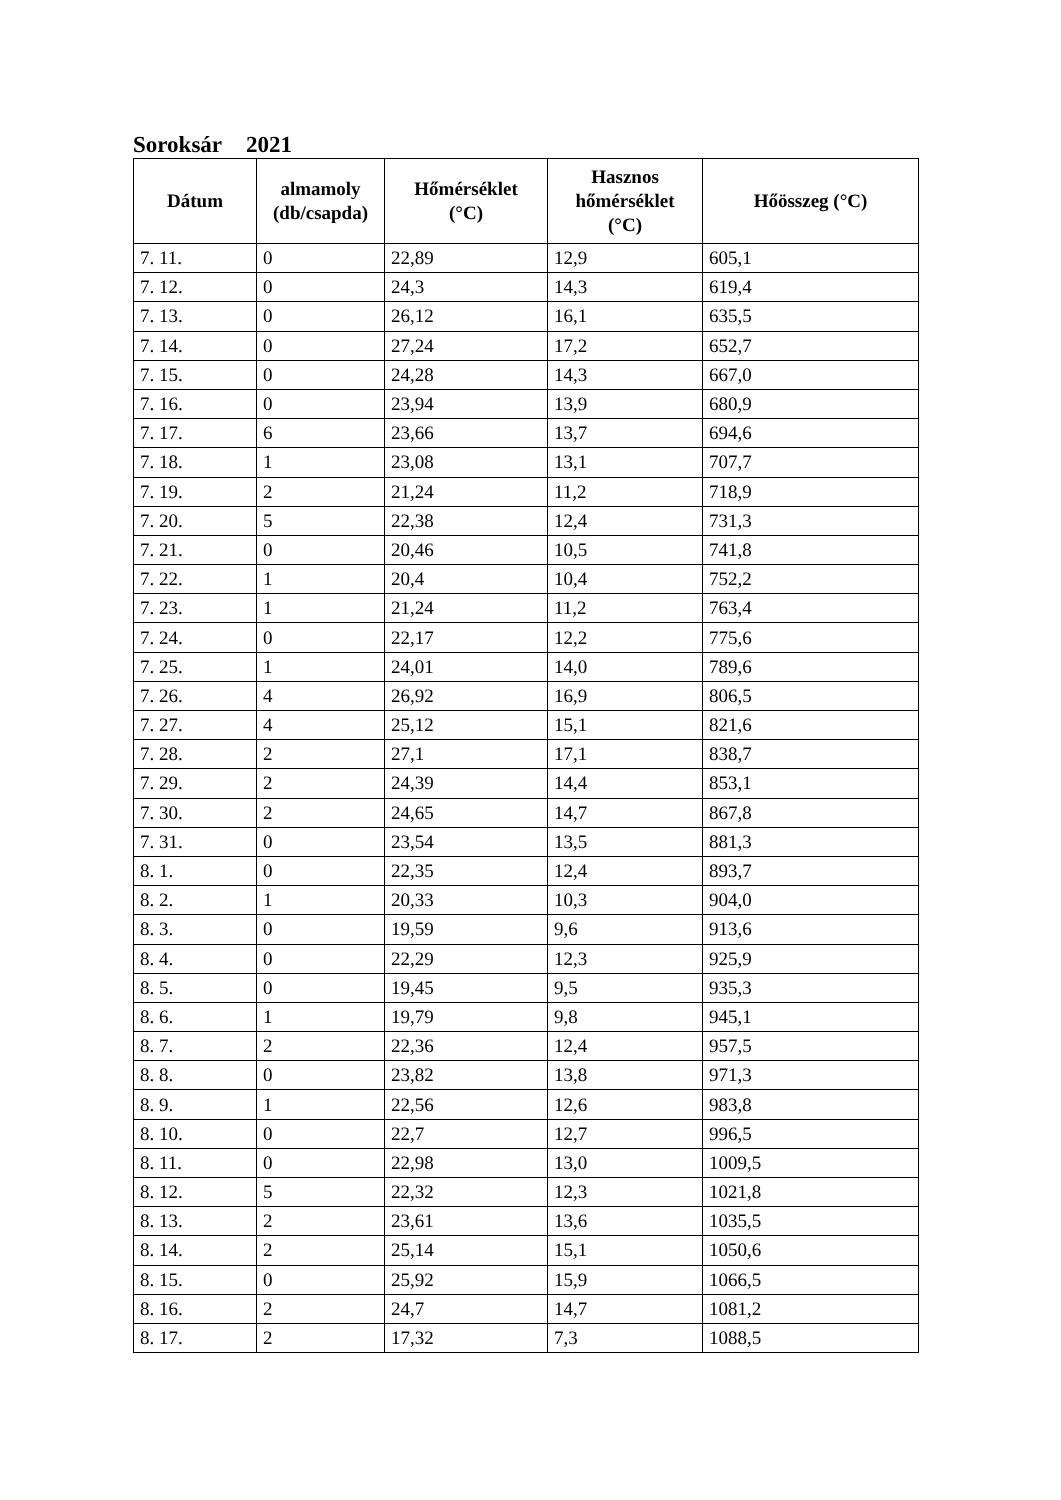Soroksár 2021
| Dátum | almamoly (db/csapda) | Hőmérséklet (°C) | Hasznos hőmérséklet (°C) | Hőösszeg (°C) |
| --- | --- | --- | --- | --- |
| 7. 11. | 0 | 22,89 | 12,9 | 605,1 |
| 7. 12. | 0 | 24,3 | 14,3 | 619,4 |
| 7. 13. | 0 | 26,12 | 16,1 | 635,5 |
| 7. 14. | 0 | 27,24 | 17,2 | 652,7 |
| 7. 15. | 0 | 24,28 | 14,3 | 667,0 |
| 7. 16. | 0 | 23,94 | 13,9 | 680,9 |
| 7. 17. | 6 | 23,66 | 13,7 | 694,6 |
| 7. 18. | 1 | 23,08 | 13,1 | 707,7 |
| 7. 19. | 2 | 21,24 | 11,2 | 718,9 |
| 7. 20. | 5 | 22,38 | 12,4 | 731,3 |
| 7. 21. | 0 | 20,46 | 10,5 | 741,8 |
| 7. 22. | 1 | 20,4 | 10,4 | 752,2 |
| 7. 23. | 1 | 21,24 | 11,2 | 763,4 |
| 7. 24. | 0 | 22,17 | 12,2 | 775,6 |
| 7. 25. | 1 | 24,01 | 14,0 | 789,6 |
| 7. 26. | 4 | 26,92 | 16,9 | 806,5 |
| 7. 27. | 4 | 25,12 | 15,1 | 821,6 |
| 7. 28. | 2 | 27,1 | 17,1 | 838,7 |
| 7. 29. | 2 | 24,39 | 14,4 | 853,1 |
| 7. 30. | 2 | 24,65 | 14,7 | 867,8 |
| 7. 31. | 0 | 23,54 | 13,5 | 881,3 |
| 8. 1. | 0 | 22,35 | 12,4 | 893,7 |
| 8. 2. | 1 | 20,33 | 10,3 | 904,0 |
| 8. 3. | 0 | 19,59 | 9,6 | 913,6 |
| 8. 4. | 0 | 22,29 | 12,3 | 925,9 |
| 8. 5. | 0 | 19,45 | 9,5 | 935,3 |
| 8. 6. | 1 | 19,79 | 9,8 | 945,1 |
| 8. 7. | 2 | 22,36 | 12,4 | 957,5 |
| 8. 8. | 0 | 23,82 | 13,8 | 971,3 |
| 8. 9. | 1 | 22,56 | 12,6 | 983,8 |
| 8. 10. | 0 | 22,7 | 12,7 | 996,5 |
| 8. 11. | 0 | 22,98 | 13,0 | 1009,5 |
| 8. 12. | 5 | 22,32 | 12,3 | 1021,8 |
| 8. 13. | 2 | 23,61 | 13,6 | 1035,5 |
| 8. 14. | 2 | 25,14 | 15,1 | 1050,6 |
| 8. 15. | 0 | 25,92 | 15,9 | 1066,5 |
| 8. 16. | 2 | 24,7 | 14,7 | 1081,2 |
| 8. 17. | 2 | 17,32 | 7,3 | 1088,5 |